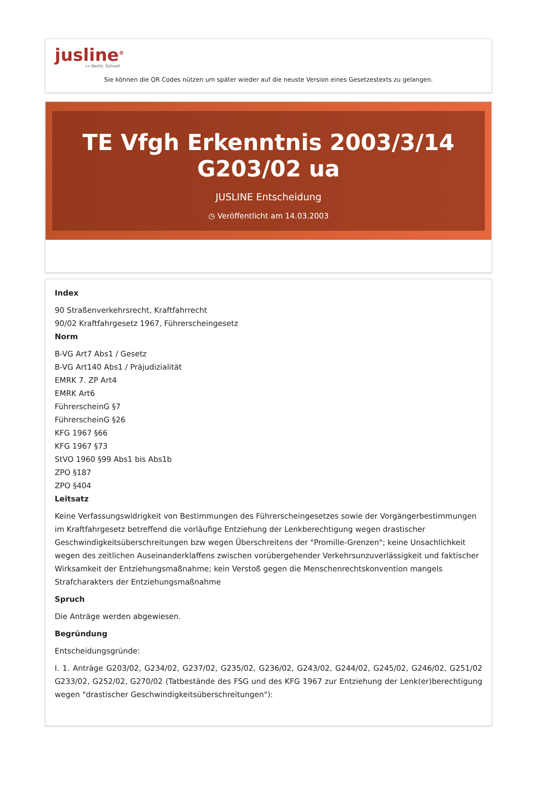jusline<sup>®</sup>
»» Recht. Schnell
Sie können die QR Codes nützen um später wieder auf die neuste Version eines Gesetzestexts zu gelangen.
TE Vfgh Erkenntnis 2003/3/14 G203/02 ua
JUSLINE Entscheidung
◷ Veröffentlicht am 14.03.2003
Index
90 Straßenverkehrsrecht, Kraftfahrrecht
90/02 Kraftfahrgesetz 1967, Führerscheingesetz
Norm
B-VG Art7 Abs1 / Gesetz
B-VG Art140 Abs1 / Präjudizialität
EMRK 7. ZP Art4
EMRK Art6
FührerscheinG §7
FührerscheinG §26
KFG 1967 §66
KFG 1967 §73
StVO 1960 §99 Abs1 bis Abs1b
ZPO §187
ZPO §404
Leitsatz
Keine Verfassungswidrigkeit von Bestimmungen des Führerscheingesetzes sowie der Vorgängerbestimmungen im Kraftfahrgesetz betreffend die vorläufige Entziehung der Lenkberechtigung wegen drastischer Geschwindigkeitsüberschreitungen bzw wegen Überschreitens der "Promille-Grenzen"; keine Unsachlichkeit wegen des zeitlichen Auseinanderklaffens zwischen vorübergehender Verkehrsunzuverlässigkeit und faktischer Wirksamkeit der Entziehungsmaßnahme; kein Verstoß gegen die Menschenrechtskonvention mangels Strafcharakters der Entziehungsmaßnahme
Spruch
Die Anträge werden abgewiesen.
Begründung
Entscheidungsgründe:
I. 1. Anträge G203/02, G234/02, G237/02, G235/02, G236/02, G243/02, G244/02, G245/02, G246/02, G251/02 G233/02, G252/02, G270/02 (Tatbestände des FSG und des KFG 1967 zur Entziehung der Lenk(er)berechtigung wegen "drastischer Geschwindigkeitsüberschreitungen"):